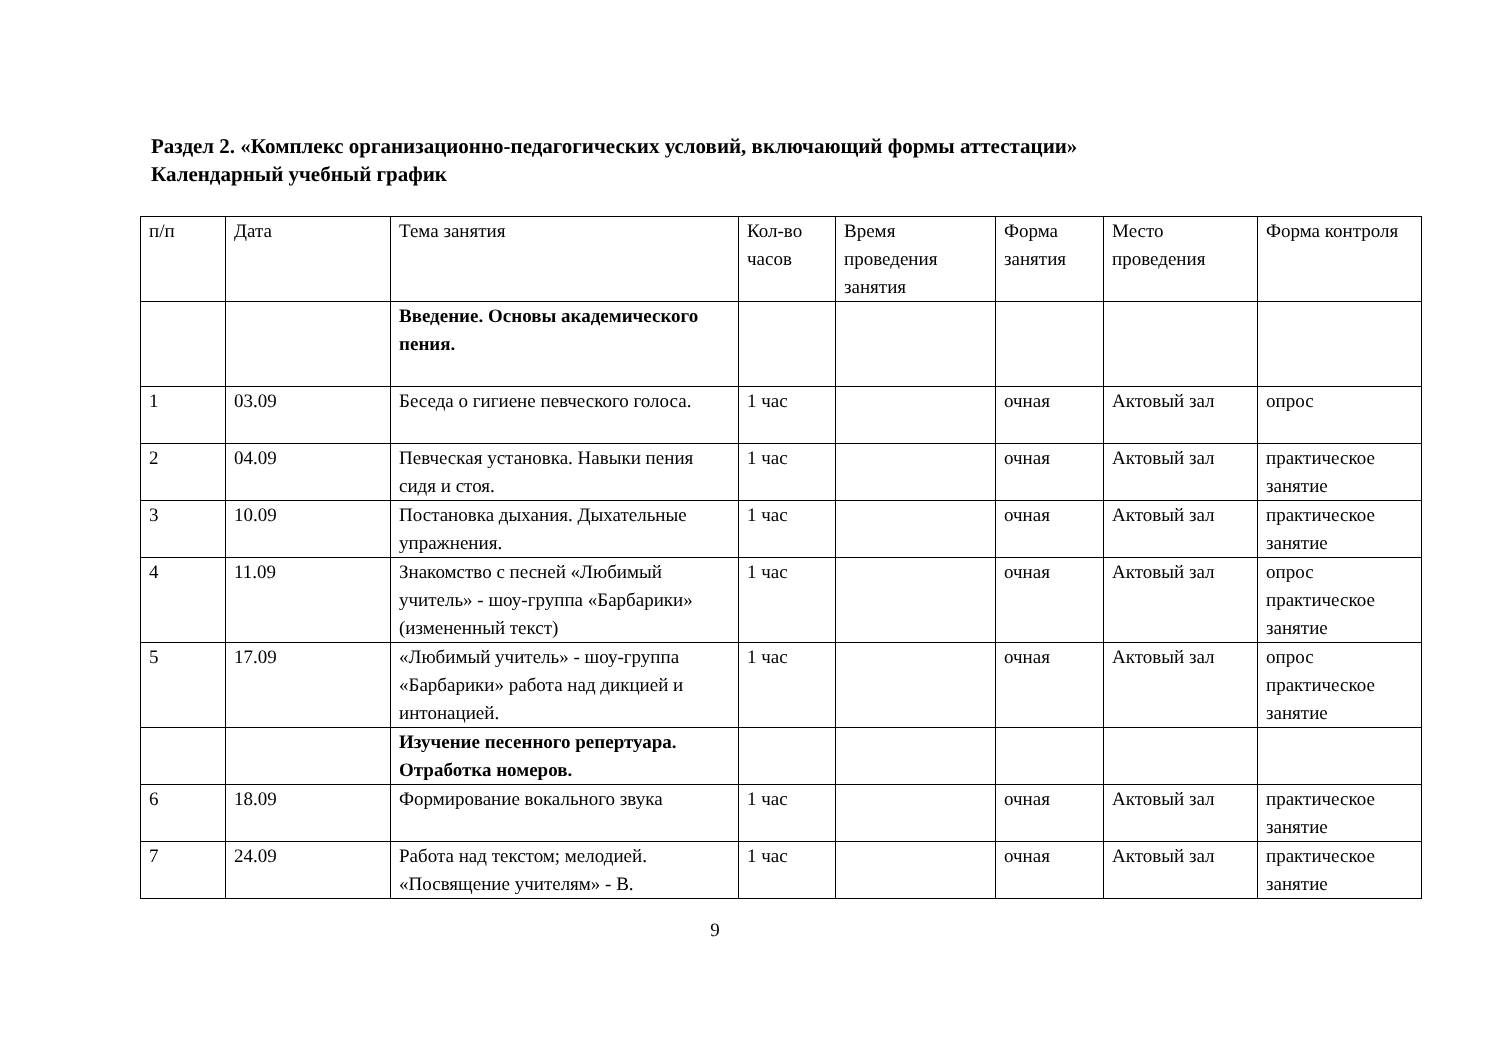Раздел 2. «Комплекс организационно-педагогических условий, включающий формы аттестации»
Календарный учебный график
| п/п | Дата | Тема занятия | Кол-во часов | Время проведения занятия | Форма занятия | Место проведения | Форма контроля |
| --- | --- | --- | --- | --- | --- | --- | --- |
| | | Введение. Основы академического пения. | | | | | |
| 1 | 03.09 | Беседа о гигиене певческого голоса. | 1 час | | очная | Актовый зал | опрос |
| 2 | 04.09 | Певческая установка. Навыки пения сидя и стоя. | 1 час | | очная | Актовый зал | практическое занятие |
| 3 | 10.09 | Постановка дыхания. Дыхательные упражнения. | 1 час | | очная | Актовый зал | практическое занятие |
| 4 | 11.09 | Знакомство с песней «Любимый учитель» - шоу-группа «Барбарики» (измененный текст) | 1 час | | очная | Актовый зал | опрос практическое занятие |
| 5 | 17.09 | «Любимый учитель» - шоу-группа «Барбарики» работа над дикцией и интонацией. | 1 час | | очная | Актовый зал | опрос практическое занятие |
| | | Изучение песенного репертуара. Отработка номеров. | | | | | |
| 6 | 18.09 | Формирование вокального звука | 1 час | | очная | Актовый зал | практическое занятие |
| 7 | 24.09 | Работа над текстом; мелодией. «Посвящение учителям» - В. | 1 час | | очная | Актовый зал | практическое занятие |
9